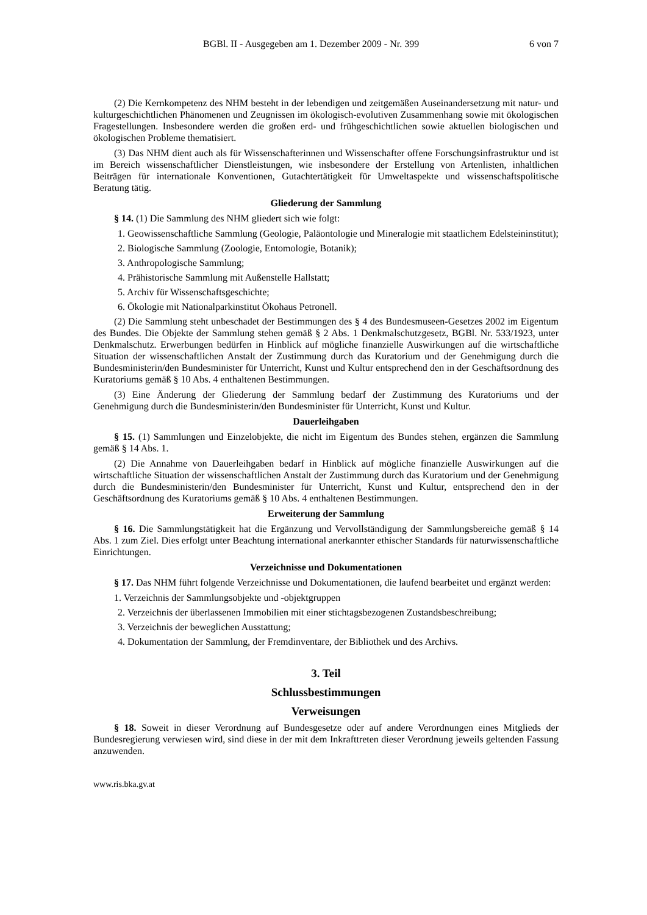BGBl. II - Ausgegeben am 1. Dezember 2009 - Nr. 399 6 von 7
(2) Die Kernkompetenz des NHM besteht in der lebendigen und zeitgemäßen Auseinandersetzung mit natur- und kulturgeschichtlichen Phänomenen und Zeugnissen im ökologisch-evolutiven Zusammenhang sowie mit ökologischen Fragestellungen. Insbesondere werden die großen erd- und frühgeschichtlichen sowie aktuellen biologischen und ökologischen Probleme thematisiert.
(3) Das NHM dient auch als für Wissenschafterinnen und Wissenschafter offene Forschungsinfrastruktur und ist im Bereich wissenschaftlicher Dienstleistungen, wie insbesondere der Erstellung von Artenlisten, inhaltlichen Beiträgen für internationale Konventionen, Gutachtertätigkeit für Umweltaspekte und wissenschaftspolitische Beratung tätig.
Gliederung der Sammlung
§ 14. (1) Die Sammlung des NHM gliedert sich wie folgt:
1. Geowissenschaftliche Sammlung (Geologie, Paläontologie und Mineralogie mit staatlichem Edelsteininstitut);
2. Biologische Sammlung (Zoologie, Entomologie, Botanik);
3. Anthropologische Sammlung;
4. Prähistorische Sammlung mit Außenstelle Hallstatt;
5. Archiv für Wissenschaftsgeschichte;
6. Ökologie mit Nationalparkinstitut Ökohaus Petronell.
(2) Die Sammlung steht unbeschadet der Bestimmungen des § 4 des Bundesmuseen-Gesetzes 2002 im Eigentum des Bundes. Die Objekte der Sammlung stehen gemäß § 2 Abs. 1 Denkmalschutzgesetz, BGBl. Nr. 533/1923, unter Denkmalschutz. Erwerbungen bedürfen in Hinblick auf mögliche finanzielle Auswirkungen auf die wirtschaftliche Situation der wissenschaftlichen Anstalt der Zustimmung durch das Kuratorium und der Genehmigung durch die Bundesministerin/den Bundesminister für Unterricht, Kunst und Kultur entsprechend den in der Geschäftsordnung des Kuratoriums gemäß § 10 Abs. 4 enthaltenen Bestimmungen.
(3) Eine Änderung der Gliederung der Sammlung bedarf der Zustimmung des Kuratoriums und der Genehmigung durch die Bundesministerin/den Bundesminister für Unterricht, Kunst und Kultur.
Dauerleihgaben
§ 15. (1) Sammlungen und Einzelobjekte, die nicht im Eigentum des Bundes stehen, ergänzen die Sammlung gemäß § 14 Abs. 1.
(2) Die Annahme von Dauerleihgaben bedarf in Hinblick auf mögliche finanzielle Auswirkungen auf die wirtschaftliche Situation der wissenschaftlichen Anstalt der Zustimmung durch das Kuratorium und der Genehmigung durch die Bundesministerin/den Bundesminister für Unterricht, Kunst und Kultur, entsprechend den in der Geschäftsordnung des Kuratoriums gemäß § 10 Abs. 4 enthaltenen Bestimmungen.
Erweiterung der Sammlung
§ 16. Die Sammlungstätigkeit hat die Ergänzung und Vervollständigung der Sammlungsbereiche gemäß § 14 Abs. 1 zum Ziel. Dies erfolgt unter Beachtung international anerkannter ethischer Standards für naturwissenschaftliche Einrichtungen.
Verzeichnisse und Dokumentationen
§ 17. Das NHM führt folgende Verzeichnisse und Dokumentationen, die laufend bearbeitet und ergänzt werden:
1. Verzeichnis der Sammlungsobjekte und -objektgruppen
2. Verzeichnis der überlassenen Immobilien mit einer stichtagsbezogenen Zustandsbeschreibung;
3. Verzeichnis der beweglichen Ausstattung;
4. Dokumentation der Sammlung, der Fremdinventare, der Bibliothek und des Archivs.
3. Teil
Schlussbestimmungen
Verweisungen
§ 18. Soweit in dieser Verordnung auf Bundesgesetze oder auf andere Verordnungen eines Mitglieds der Bundesregierung verwiesen wird, sind diese in der mit dem Inkrafttreten dieser Verordnung jeweils geltenden Fassung anzuwenden.
www.ris.bka.gv.at